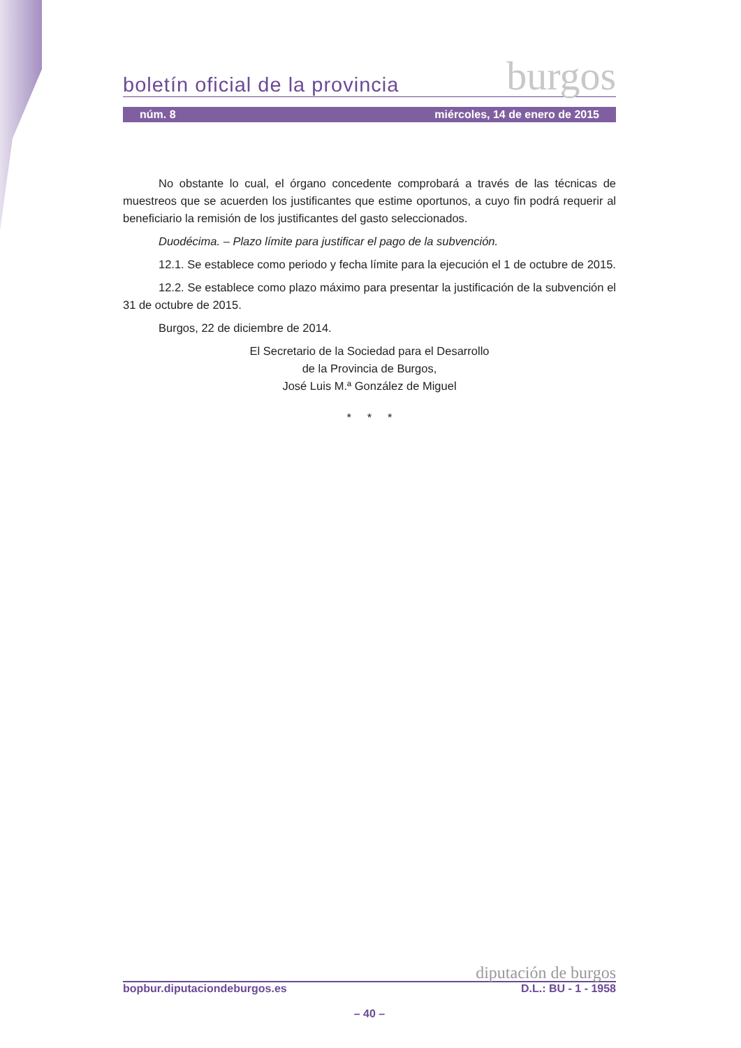boletín oficial de la provincia burgos
núm. 8 miércoles, 14 de enero de 2015
No obstante lo cual, el órgano concedente comprobará a través de las técnicas de muestreos que se acuerden los justificantes que estime oportunos, a cuyo fin podrá requerir al beneficiario la remisión de los justificantes del gasto seleccionados.
Duodécima. – Plazo límite para justificar el pago de la subvención.
12.1. Se establece como periodo y fecha límite para la ejecución el 1 de octubre de 2015.
12.2. Se establece como plazo máximo para presentar la justificación de la subvención el 31 de octubre de 2015.
Burgos, 22 de diciembre de 2014.
El Secretario de la Sociedad para el Desarrollo
de la Provincia de Burgos,
José Luis M.ª González de Miguel
* * *
diputación de burgos
bopbur.diputaciondeburgos.es D.L.: BU - 1 - 1958
– 40 –